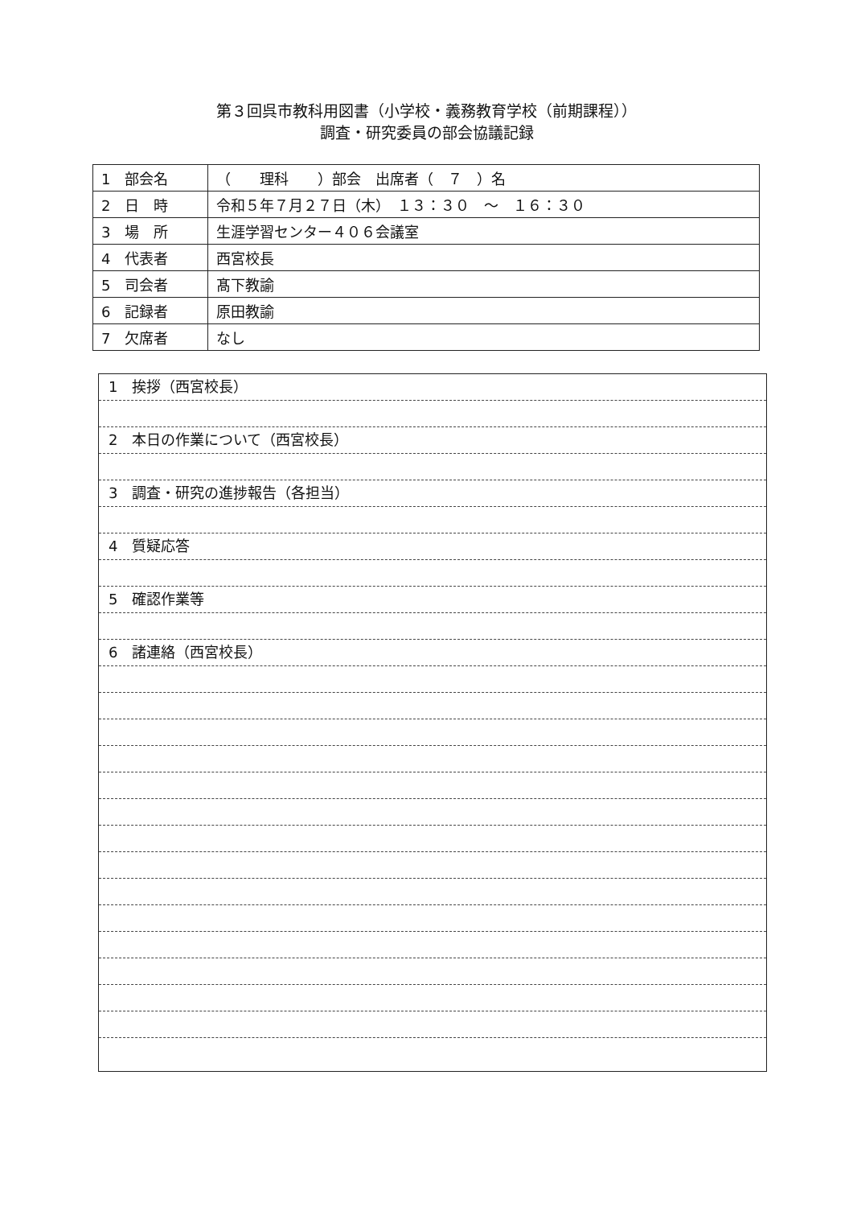第３回呉市教科用図書（小学校・義務教育学校（前期課程））
調査・研究委員の部会協議記録
| 1 部会名 | （ 理科 ）部会 出席者（ ７ ）名 |
| 2 日 時 | 令和５年７月２７日（木） １３：３０ ～ １６：３０ |
| 3 場 所 | 生涯学習センター４０６会議室 |
| 4 代表者 | 西宮校長 |
| 5 司会者 | 髙下教諭 |
| 6 記録者 | 原田教諭 |
| 7 欠席者 | なし |
1　挨拶（西宮校長）
2　本日の作業について（西宮校長）
3　調査・研究の進捗報告（各担当）
4　質疑応答
5　確認作業等
6　諸連絡（西宮校長）